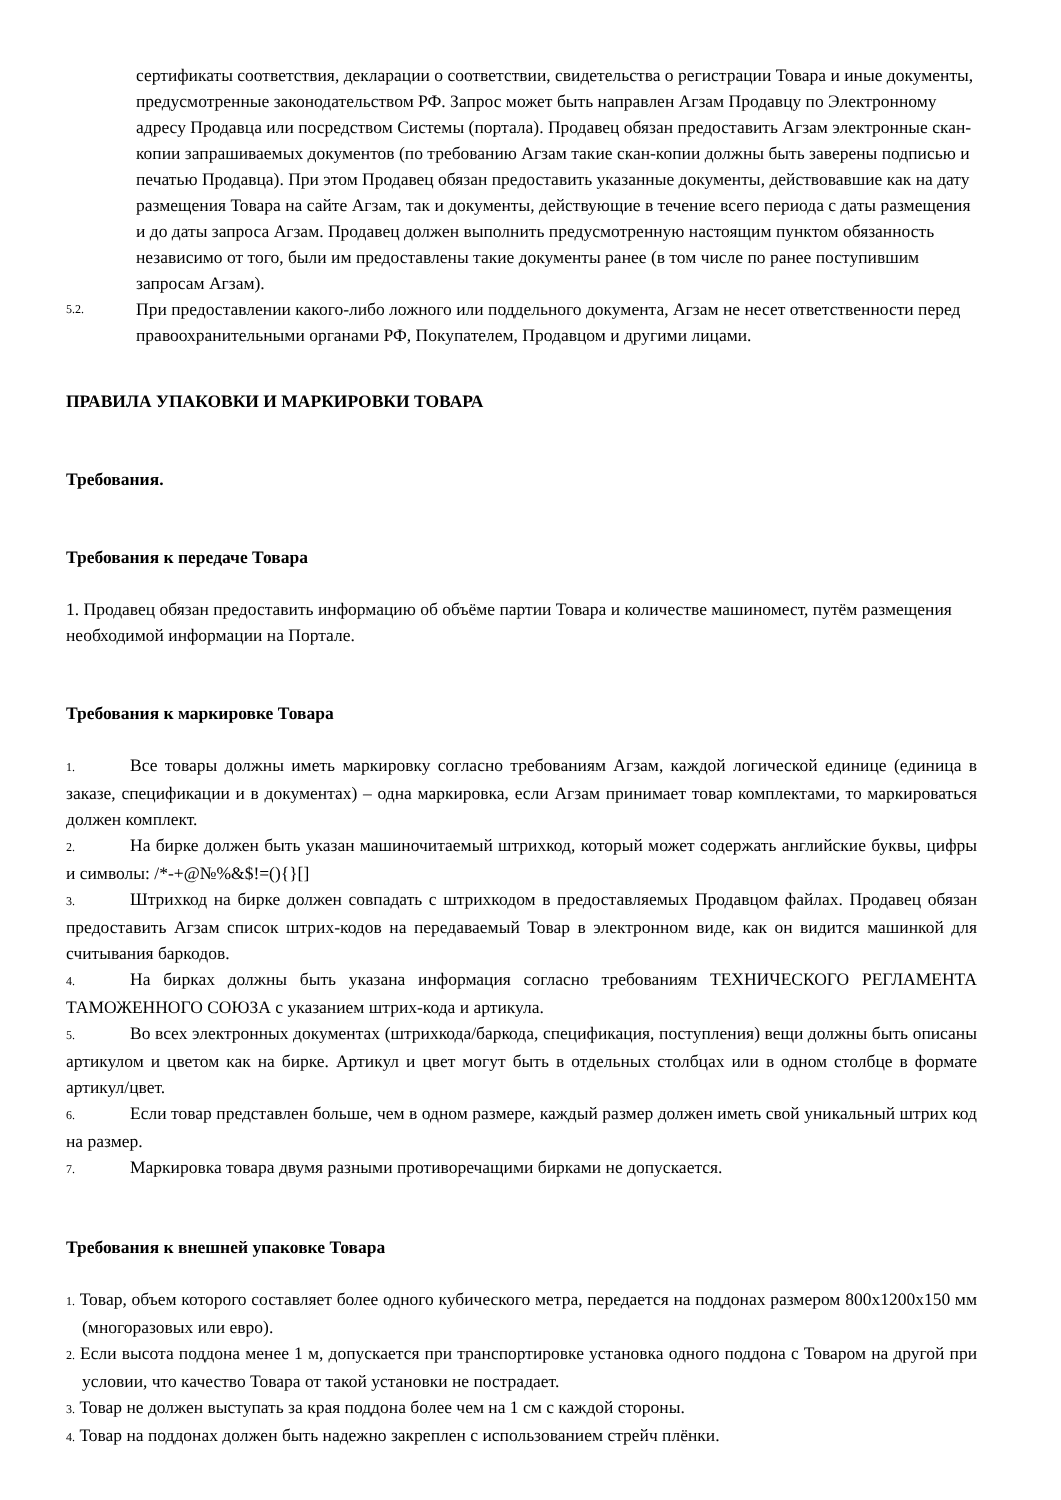сертификаты соответствия, декларации о соответствии, свидетельства о регистрации Товара и иные документы, предусмотренные законодательством РФ. Запрос может быть направлен Агзам Продавцу по Электронному адресу Продавца или посредством Системы (портала). Продавец обязан предоставить Агзам электронные скан-копии запрашиваемых документов (по требованию Агзам такие скан-копии должны быть заверены подписью и печатью Продавца). При этом Продавец обязан предоставить указанные документы, действовавшие как на дату размещения Товара на сайте Агзам, так и документы, действующие в течение всего периода с даты размещения и до даты запроса Агзам. Продавец должен выполнить предусмотренную настоящим пунктом обязанность независимо от того, были им предоставлены такие документы ранее (в том числе по ранее поступившим запросам Агзам).
5.2.
При предоставлении какого-либо ложного или поддельного документа, Агзам не несет ответственности перед правоохранительными органами РФ, Покупателем, Продавцом и другими лицами.
ПРАВИЛА УПАКОВКИ И МАРКИРОВКИ ТОВАРА
Требования.
Требования к передаче Товара
1. Продавец обязан предоставить информацию об объёме партии Товара и количестве машиномест, путём размещения необходимой информации на Портале.
Требования к маркировке Товара
1. Все товары должны иметь маркировку согласно требованиям Агзам, каждой логической единице (единица в заказе, спецификации и в документах) – одна маркировка, если Агзам принимает товар комплектами, то маркироваться должен комплект.
2. На бирке должен быть указан машиночитаемый штрихкод, который может содержать английские буквы, цифры и символы: /*-+@№%&$!=(){}[]
3. Штрихкод на бирке должен совпадать с штрихкодом в предоставляемых Продавцом файлах. Продавец обязан предоставить Агзам список штрих-кодов на передаваемый Товар в электронном виде, как он видится машинкой для считывания баркодов.
4. На бирках должны быть указана информация согласно требованиям ТЕХНИЧЕСКОГО РЕГЛАМЕНТА ТАМОЖЕННОГО СОЮЗА с указанием штрих-кода и артикула.
5. Во всех электронных документах (штрихкода/баркода, спецификация, поступления) вещи должны быть описаны артикулом и цветом как на бирке. Артикул и цвет могут быть в отдельных столбцах или в одном столбце в формате артикул/цвет.
6. Если товар представлен больше, чем в одном размере, каждый размер должен иметь свой уникальный штрих код на размер.
7. Маркировка товара двумя разными противоречащими бирками не допускается.
Требования к внешней упаковке Товара
1. Товар, объем которого составляет более одного кубического метра, передается на поддонах размером 800х1200х150 мм (многоразовых или евро).
2. Если высота поддона менее 1 м, допускается при транспортировке установка одного поддона с Товаром на другой при условии, что качество Товара от такой установки не пострадает.
3. Товар не должен выступать за края поддона более чем на 1 см с каждой стороны.
4. Товар на поддонах должен быть надежно закреплен с использованием стрейч плёнки.